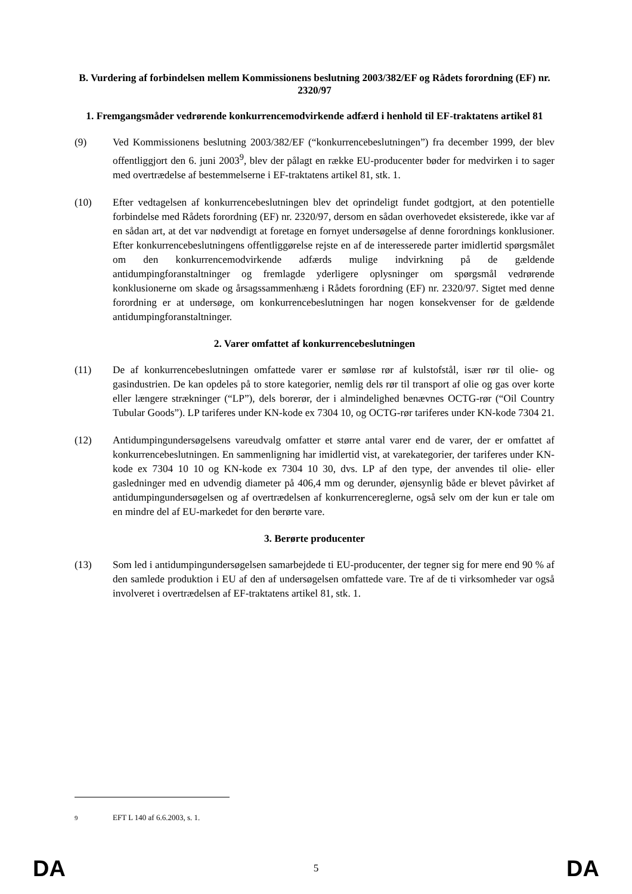B. Vurdering af forbindelsen mellem Kommissionens beslutning 2003/382/EF og Rådets forordning (EF) nr. 2320/97
1. Fremgangsmåder vedrørende konkurrencemodvirkende adfærd i henhold til EF-traktatens artikel 81
(9) Ved Kommissionens beslutning 2003/382/EF (“konkurrencebeslutningen”) fra december 1999, der blev offentliggjort den 6. juni 2003<sup>9</sup>, blev der pålagt en række EU-producenter bøder for medvirken i to sager med overtrædelse af bestemmelserne i EF-traktatens artikel 81, stk. 1.
(10) Efter vedtagelsen af konkurrencebeslutningen blev det oprindeligt fundet godtgjort, at den potentielle forbindelse med Rådets forordning (EF) nr. 2320/97, dersom en sådan overhovedet eksisterede, ikke var af en sådan art, at det var nødvendigt at foretage en fornyet undersøgelse af denne forordnings konklusioner. Efter konkurrencebeslutningens offentliggørelse rejste en af de interesserede parter imidlertid spørgsmålet om den konkurrencemodvirkende adfærds mulige indvirkning på de gældende antidumpingforanstaltninger og fremlagde yderligere oplysninger om spørgsmål vedrørende konklusionerne om skade og årsagssammenhæng i Rådets forordning (EF) nr. 2320/97. Sigtet med denne forordning er at undersøge, om konkurrencebeslutningen har nogen konsekvenser for de gældende antidumpingforanstaltninger.
2. Varer omfattet af konkurrencebeslutningen
(11) De af konkurrencebeslutningen omfattede varer er sømløse rør af kulstofstål, især rør til olie- og gasindustrien. De kan opdeles på to store kategorier, nemlig dels rør til transport af olie og gas over korte eller længere strækninger (“LP”), dels borerør, der i almindelighed benævnes OCTG-rør (“Oil Country Tubular Goods”). LP tariferes under KN-kode ex 7304 10, og OCTG-rør tariferes under KN-kode 7304 21.
(12) Antidumpingundersøgelsens vareudvalg omfatter et større antal varer end de varer, der er omfattet af konkurrencebeslutningen. En sammenligning har imidlertid vist, at varekategorier, der tariferes under KN-kode ex 7304 10 10 og KN-kode ex 7304 10 30, dvs. LP af den type, der anvendes til olie- eller gasledninger med en udvendig diameter på 406,4 mm og derunder, øjensynlig både er blevet påvirket af antidumpingundersøgelsen og af overtrædelsen af konkurrencereglerne, også selv om der kun er tale om en mindre del af EU-markedet for den berørte vare.
3. Berørte producenter
(13) Som led i antidumpingundersøgelsen samarbejdede ti EU-producenter, der tegner sig for mere end 90 % af den samlede produktion i EU af den af undersøgelsen omfattede vare. Tre af de ti virksomheder var også involveret i overtrædelsen af EF-traktatens artikel 81, stk. 1.
<sup>9</sup> EFT L 140 af 6.6.2003, s. 1.
DA 5 DA